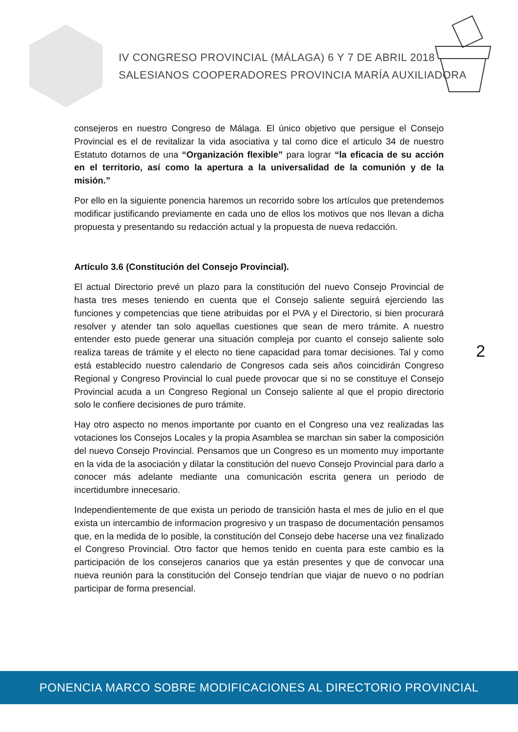IV CONGRESO PROVINCIAL (MÁLAGA) 6 Y 7 DE ABRIL 2018
SALESIANOS COOPERADORES PROVINCIA MARÍA AUXILIADORA
consejeros en nuestro Congreso de Málaga. El único objetivo que persigue el Consejo Provincial es el de revitalizar la vida asociativa y tal como dice el articulo 34 de nuestro Estatuto dotarnos de una “Organización flexible” para lograr “la eficacia de su acción en el territorio, así como la apertura a la universalidad de la comunión y de la misión.”
Por ello en la siguiente ponencia haremos un recorrido sobre los artículos que pretendemos modificar justificando previamente en cada uno de ellos los motivos que nos llevan a dicha propuesta y presentando su redacción actual y la propuesta de nueva redacción.
Artículo 3.6 (Constitución del Consejo Provincial).
El actual Directorio prevé un plazo para la constitución del nuevo Consejo Provincial de hasta tres meses teniendo en cuenta que el Consejo saliente seguirá ejerciendo las funciones y competencias que tiene atribuidas por el PVA y el Directorio, si bien procurará resolver y atender tan solo aquellas cuestiones que sean de mero trámite. A nuestro entender esto puede generar una situación compleja por cuanto el consejo saliente solo realiza tareas de trámite y el electo no tiene capacidad para tomar decisiones. Tal y como está establecido nuestro calendario de Congresos cada seis años coincidirán Congreso Regional y Congreso Provincial lo cual puede provocar que si no se constituye el Consejo Provincial acuda a un Congreso Regional un Consejo saliente al que el propio directorio solo le confiere decisiones de puro trámite.
Hay otro aspecto no menos importante por cuanto en el Congreso una vez realizadas las votaciones los Consejos Locales y la propia Asamblea se marchan sin saber la composición del nuevo Consejo Provincial. Pensamos que un Congreso es un momento muy importante en la vida de la asociación y dilatar la constitución del nuevo Consejo Provincial para darlo a conocer más adelante mediante una comunicación escrita genera un periodo de incertidumbre innecesario.
Independientemente de que exista un periodo de transición hasta el mes de julio en el que exista un intercambio de informacion progresivo y un traspaso de documentación pensamos que, en la medida de lo posible, la constitución del Consejo debe hacerse una vez finalizado el Congreso Provincial. Otro factor que hemos tenido en cuenta para este cambio es la participación de los consejeros canarios que ya están presentes y que de convocar una nueva reunión para la constitución del Consejo tendrían que viajar de nuevo o no podrían participar de forma presencial.
2
PONENCIA MARCO SOBRE MODIFICACIONES AL DIRECTORIO PROVINCIAL